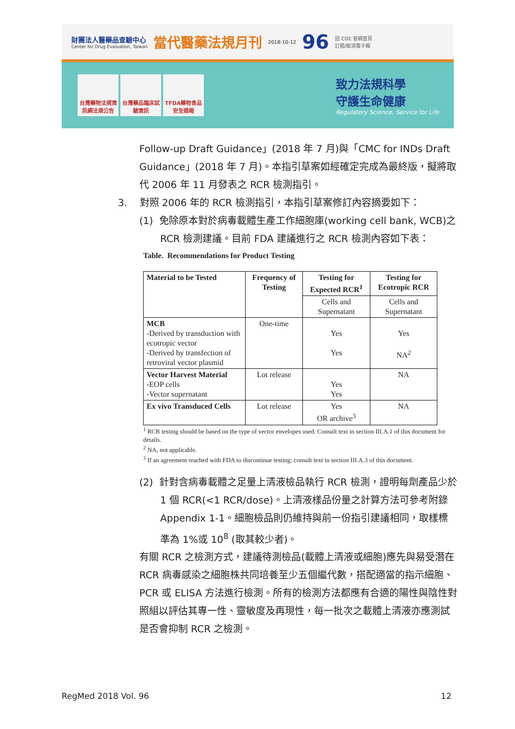財團法人醫藥品查驗中心
Center for Drug Evaluation, Taiwan
當代醫藥法規月刊
2018-10-12
96
回 CDE 官網首頁
訂閱/取消電子報
台灣藥物法規資訊網法規公告
台灣藥品臨床試驗資訊
TFDA藥物食品安全週報
致力法規科學
守護生命健康
Regulatory Science, Service for Life
Follow-up Draft Guidance」(2018 年 7 月)與「CMC for INDs Draft Guidance」(2018 年 7 月)。本指引草案如經確定完成為最終版，擬將取代 2006 年 11 月發表之 RCR 檢測指引。
3. 對照 2006 年的 RCR 檢測指引，本指引草案修訂內容摘要如下：
(1) 免除原本對於病毒載體生產工作細胞庫(working cell bank, WCB)之 RCR 檢測建議。目前 FDA 建議進行之 RCR 檢測內容如下表：
Table. Recommendations for Product Testing
| Material to be Tested | Frequency of Testing | Testing for Expected RCR<sup>1</sup> | Testing for Ecotropic RCR |
| --- | --- | --- | --- |
| | | Cells and Supernatant | Cells and Supernatant |
| MCB -Derived by transduction with ecotropic vector -Derived by transfection of retroviral vector plasmid | One-time | Yes Yes | Yes NA<sup>2</sup> |
| Vector Harvest Material -EOP cells -Vector supernatant | Lot release | Yes Yes | NA |
| Ex vivo Transduced Cells | Lot release | Yes OR archive<sup>3</sup> | NA |
<sup>1</sup> RCR testing should be based on the type of vector envelopes used. Consult text in section III.A.1 of this document for details.
<sup>2</sup> NA, not applicable.
<sup>3</sup> If an agreement reached with FDA to discontinue testing; consult text in section III.A.3 of this document.
(2) 針對含病毒載體之足量上清液檢品執行 RCR 檢測，證明每劑產品少於 1 個 RCR(<1 RCR/dose)。上清液樣品份量之計算方法可參考附錄 Appendix 1-1。細胞檢品則仍維持與前一份指引建議相同，取樣標準為 1%或 10<sup>8</sup> (取其較少者)。
有關 RCR 之檢測方式，建議待測檢品(載體上清液或細胞)應先與易受潛在 RCR 病毒感染之細胞株共同培養至少五個繼代數，搭配適當的指示細胞、PCR 或 ELISA 方法進行檢測。所有的檢測方法都應有合適的陽性與陰性對照組以評估其專一性、靈敏度及再現性，每一批次之載體上清液亦應測試是否會抑制 RCR 之檢測。
RegMed 2018 Vol. 96 12